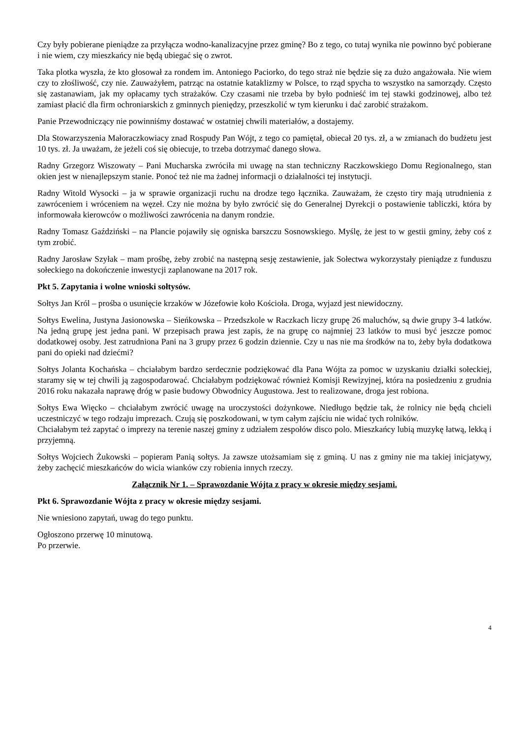Czy były pobierane pieniądze za przyłącza wodno-kanalizacyjne przez gminę? Bo z tego, co tutaj wynika nie powinno być pobierane i nie wiem, czy mieszkańcy nie będą ubiegać się o zwrot.
Taka plotka wyszła, że kto głosował za rondem im. Antoniego Paciorko, do tego straż nie będzie się za dużo angażowała. Nie wiem czy to złośliwość, czy nie. Zauważyłem, patrząc na ostatnie kataklizmy w Polsce, to rząd spycha to wszystko na samorządy. Często się zastanawiam, jak my opłacamy tych strażaków. Czy czasami nie trzeba by było podnieść im tej stawki godzinowej, albo też zamiast płacić dla firm ochroniarskich z gminnych pieniędzy, przeszkolić w tym kierunku i dać zarobić strażakom.
Panie Przewodniczący nie powinniśmy dostawać w ostatniej chwili materiałów, a dostajemy.
Dla Stowarzyszenia Małoraczkowiacy znad Rospudy Pan Wójt, z tego co pamiętał, obiecał 20 tys. zł, a w zmianach do budżetu jest 10 tys. zł. Ja uważam, że jeżeli coś się obiecuje, to trzeba dotrzymać danego słowa.
Radny Grzegorz Wiszowaty – Pani Mucharska zwróciła mi uwagę na stan techniczny Raczkowskiego Domu Regionalnego, stan okien jest w nienajlepszym stanie. Ponoć też nie ma żadnej informacji o działalności tej instytucji.
Radny Witold Wysocki – ja w sprawie organizacji ruchu na drodze tego łącznika. Zauważam, że często tiry mają utrudnienia z zawróceniem i wróceniem na węzeł. Czy nie można by było zwrócić się do Generalnej Dyrekcji o postawienie tabliczki, która by informowała kierowców o możliwości zawrócenia na danym rondzie.
Radny Tomasz Gaździński – na Plancie pojawiły się ogniska barszczu Sosnowskiego. Myślę, że jest to w gestii gminy, żeby coś z tym zrobić.
Radny Jarosław Szyłak – mam prośbę, żeby zrobić na następną sesję zestawienie, jak Sołectwa wykorzystały pieniądze z funduszu sołeckiego na dokończenie inwestycji zaplanowane na 2017 rok.
Pkt 5. Zapytania i wolne wnioski sołtysów.
Sołtys Jan Król – prośba o usunięcie krzaków w Józefowie koło Kościoła. Droga, wyjazd jest niewidoczny.
Sołtys Ewelina, Justyna Jasionowska – Sieńkowska – Przedszkole w Raczkach liczy grupę 26 maluchów, są dwie grupy 3-4 latków. Na jedną grupę jest jedna pani. W przepisach prawa jest zapis, że na grupę co najmniej 23 latków to musi być jeszcze pomoc dodatkowej osoby. Jest zatrudniona Pani na 3 grupy przez 6 godzin dziennie. Czy u nas nie ma środków na to, żeby była dodatkowa pani do opieki nad dziećmi?
Sołtys Jolanta Kochańska – chciałabym bardzo serdecznie podziękować dla Pana Wójta za pomoc w uzyskaniu działki sołeckiej, staramy się w tej chwili ją zagospodarować. Chciałabym podziękować również Komisji Rewizyjnej, która na posiedzeniu z grudnia 2016 roku nakazała naprawę dróg w pasie budowy Obwodnicy Augustowa. Jest to realizowane, droga jest robiona.
Sołtys Ewa Więcko – chciałabym zwrócić uwagę na uroczystości dożynkowe. Niedługo będzie tak, że rolnicy nie będą chcieli uczestniczyć w tego rodzaju imprezach. Czują się poszkodowani, w tym całym zajściu nie widać tych rolników.
Chciałabym też zapytać o imprezy na terenie naszej gminy z udziałem zespołów disco polo. Mieszkańcy lubią muzykę łatwą, lekką i przyjemną.
Sołtys Wojciech Żukowski – popieram Panią sołtys. Ja zawsze utożsamiam się z gminą. U nas z gminy nie ma takiej inicjatywy, żeby zachęcić mieszkańców do wicia wianków czy robienia innych rzeczy.
Załącznik Nr 1. – Sprawozdanie Wójta z pracy w okresie między sesjami.
Pkt 6. Sprawozdanie Wójta z pracy w okresie między sesjami.
Nie wniesiono zapytań, uwag do tego punktu.
Ogłoszono przerwę 10 minutową.
Po przerwie.
4